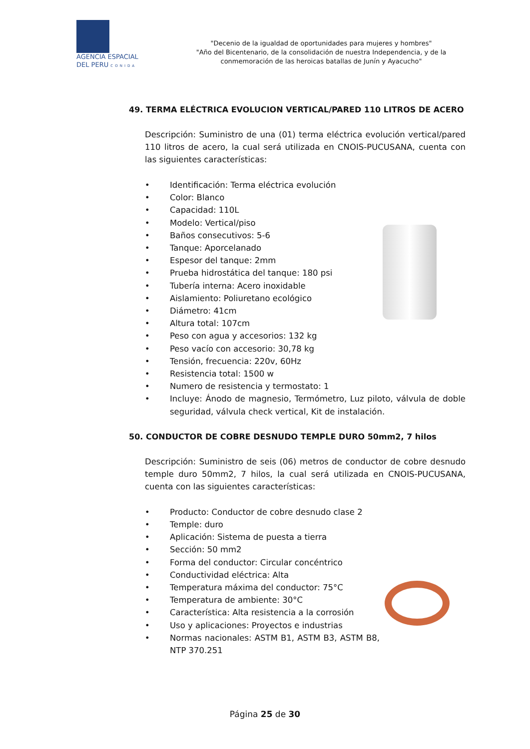AGENCIA ESPACIAL
DEL PERU CONIDA
"Decenio de la igualdad de oportunidades para mujeres y hombres"
"Año del Bicentenario, de la consolidación de nuestra Independencia, y de la conmemoración de las heroicas batallas de Junín y Ayacucho"
49. TERMA ELÉCTRICA EVOLUCION VERTICAL/PARED 110 LITROS DE ACERO
Descripción: Suministro de una (01) terma eléctrica evolución vertical/pared 110 litros de acero, la cual será utilizada en CNOIS-PUCUSANA, cuenta con las siguientes características:
• Identificación: Terma eléctrica evolución
• Color: Blanco
• Capacidad: 110L
• Modelo: Vertical/piso
• Baños consecutivos: 5-6
• Tanque: Aporcelanado
• Espesor del tanque: 2mm
• Prueba hidrostática del tanque: 180 psi
• Tubería interna: Acero inoxidable
• Aislamiento: Poliuretano ecológico
• Diámetro: 41cm
• Altura total: 107cm
• Peso con agua y accesorios: 132 kg
• Peso vacío con accesorio: 30,78 kg
• Tensión, frecuencia: 220v, 60Hz
• Resistencia total: 1500 w
• Numero de resistencia y termostato: 1
• Incluye: Ánodo de magnesio, Termómetro, Luz piloto, válvula de doble seguridad, válvula check vertical, Kit de instalación.
50. CONDUCTOR DE COBRE DESNUDO TEMPLE DURO 50mm2, 7 hilos
Descripción: Suministro de seis (06) metros de conductor de cobre desnudo temple duro 50mm2, 7 hilos, la cual será utilizada en CNOIS-PUCUSANA, cuenta con las siguientes características:
• Producto: Conductor de cobre desnudo clase 2
• Temple: duro
• Aplicación: Sistema de puesta a tierra
• Sección: 50 mm2
• Forma del conductor: Circular concéntrico
• Conductividad eléctrica: Alta
• Temperatura máxima del conductor: 75°C
• Temperatura de ambiente: 30°C
• Característica: Alta resistencia a la corrosión
• Uso y aplicaciones: Proyectos e industrias
• Normas nacionales: ASTM B1, ASTM B3, ASTM B8, NTP 370.251
Página 25 de 30